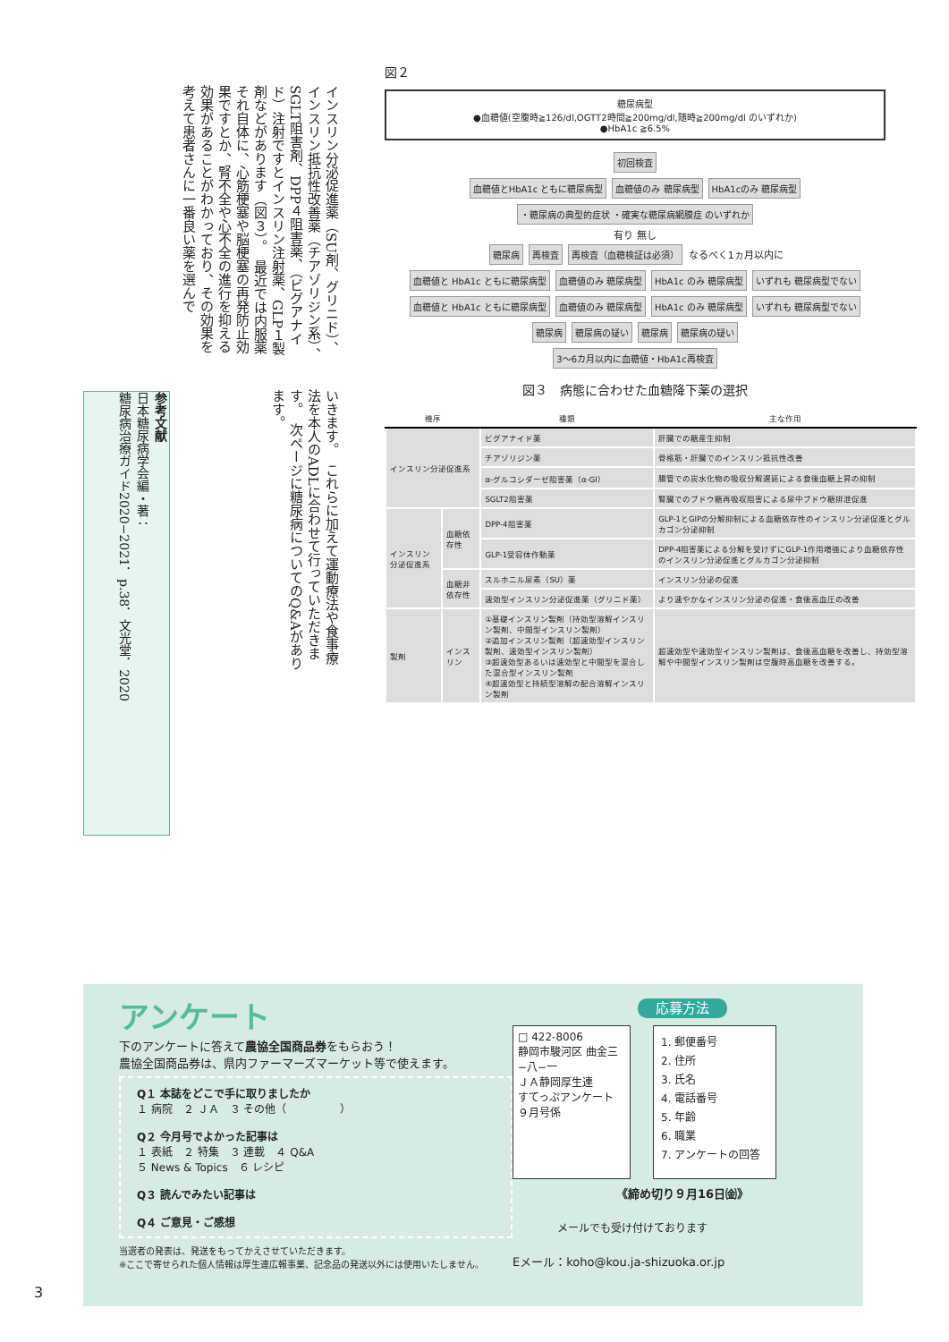インスリン分泌促進薬（SU剤、グリニド）、インスリン抵抗性改善薬（チアゾリジン系）、SGLT阻害剤、DPP４阻害薬、（ビグアナイド）注射ですとインスリン注射薬、GLP１製剤などがあります（図３）。　最近では内服薬それ自体に、心筋梗塞や脳梗塞の再発防止効果ですとか、腎不全や心不全の進行を抑える効果があることがわかっており、その効果を考えて患者さんに一番良い薬を選んで
いきます。　これらに加えて運動療法や食事療法を本人のADLに合わせて行っていただきます。　次ページに糖尿病についてのQ&Aがあります。
参考文献
日本糖尿病学会編・著：
糖尿病治療ガイド2020−2021．p.38．文光堂．2020
図２
糖尿病型
●血糖値(空腹時≧126/dl,OGTT2時間≧200mg/dl,随時≧200mg/dl のいずれか)
●HbA1c ≧6.5%
初回検査
血糖値とHbA1c ともに糖尿病型 血糖値のみ 糖尿病型 HbA1cのみ 糖尿病型
・糖尿病の典型的症状 ・確実な糖尿病網膜症 のいずれか
有り 無し
糖尿病 再検査 再検査（血糖検証は必須） なるべく1ヵ月以内に
血糖値と HbA1c ともに糖尿病型 血糖値のみ 糖尿病型 HbA1c のみ 糖尿病型 いずれも 糖尿病型でない 血糖値と HbA1c ともに糖尿病型 血糖値のみ 糖尿病型 HbA1c のみ 糖尿病型 いずれも 糖尿病型でない
糖尿病 糖尿病の疑い 糖尿病 糖尿病の疑い
3〜6カ月以内に血糖値・HbA1c再検査
図３　病態に合わせた血糖降下薬の選択
| 機序 | | 種類 | 主な作用 |
| --- | --- | --- | --- |
| インスリン分泌促進系 | | ビグアナイド薬 | 肝臓での糖産生抑制 |
| | | チアゾリジン薬 | 骨格筋・肝臓でのインスリン抵抗性改善 |
| | | α-グルコシダーゼ阻害薬（α-GI） | 腸管での炭水化物の吸収分解遅延による食後血糖上昇の抑制 |
| | | SGLT2阻害薬 | 腎臓でのブドウ糖再吸収阻害による尿中ブドウ糖排泄促進 |
| インスリン分泌促進系 | 血糖依存性 | DPP-4阻害薬 | GLP-1とGIPの分解抑制による血糖依存性のインスリン分泌促進とグルカゴン分泌抑制 |
| | | GLP-1受容体作動薬 | DPP-4阻害薬による分解を受けずにGLP-1作用増強により血糖依存性のインスリン分泌促進とグルカゴン分泌抑制 |
| | 血糖非依存性 | スルホニル尿素（SU）薬 | インスリン分泌の促進 |
| | | 速効型インスリン分泌促進薬（グリニド薬） | より速やかなインスリン分泌の促進・食後高血圧の改善 |
| 製剤 | インスリン | ①基礎インスリン製剤（持効型溶解インスリン製剤、中間型インスリン製剤） ②追加インスリン製剤（超速効型インスリン製剤、速効型インスリン製剤） ③超速効型あるいは速効型と中間型を混合した混合型インスリン製剤 ④超速効型と持続型溶解の配合溶解インスリン製剤 | 超速効型や速効型インスリン製剤は、食後高血糖を改善し、持効型溶解や中間型インスリン製剤は空腹時高血糖を改善する。 |
アンケート
下のアンケートに答えて農協全国商品券をもらおう！
農協全国商品券は、県内ファーマーズマーケット等で使えます。
Q１ 本誌をどこで手に取りましたか
１ 病院　２ ＪＡ　３ その他（　　　　　）
Q２ 今月号でよかった記事は
１ 表紙　２ 特集　３ 連載　４ Q&A
５ News & Topics　６ レシピ
Q３ 読んでみたい記事は
Q４ ご意見・ご感想
当選者の発表は、発送をもってかえさせていただきます。
※ここで寄せられた個人情報は厚生連広報事業、記念品の発送以外には使用いたしません。
応募方法
□ 422-8006
静岡市駿河区 曲金三−八−一
ＪＡ静岡厚生連
すてっぷアンケート
９月号係
1. 郵便番号
2. 住所
3. 氏名
4. 電話番号
5. 年齢
6. 職業
7. アンケートの回答
《締め切り９月16日㈮》
メールでも受け付けております
Eメール：koho@kou.ja-shizuoka.or.jp
3